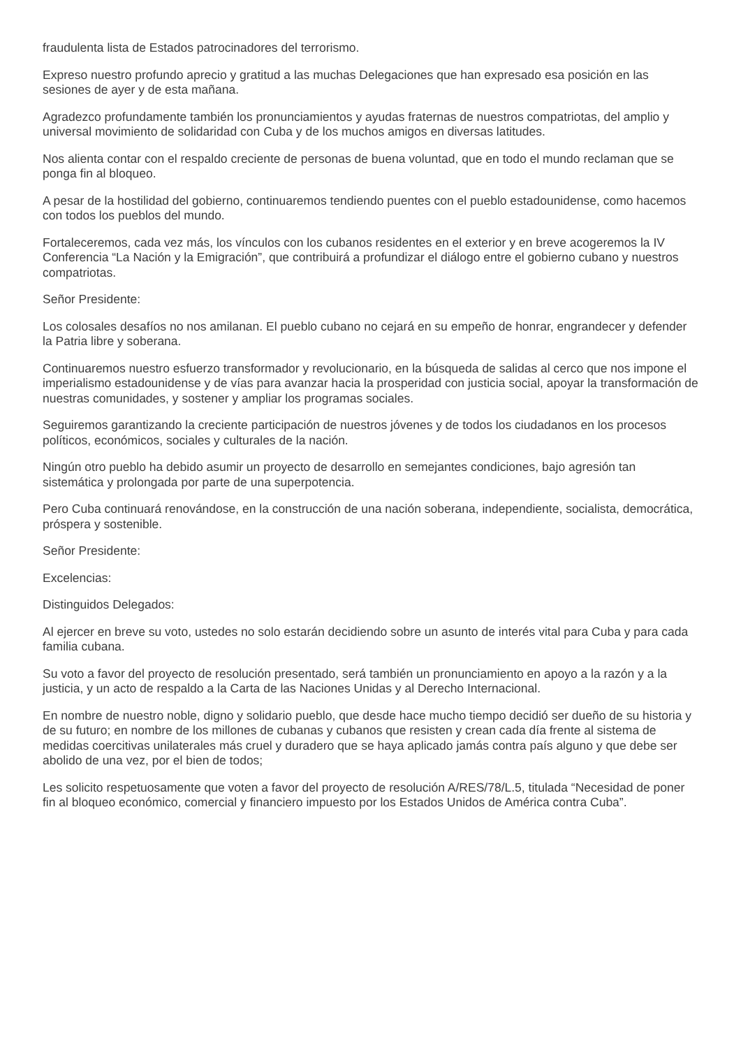fraudulenta lista de Estados patrocinadores del terrorismo.
Expreso nuestro profundo aprecio y gratitud a las muchas Delegaciones que han expresado esa posición en las sesiones de ayer y de esta mañana.
Agradezco profundamente también los pronunciamientos y ayudas fraternas de nuestros compatriotas, del amplio y universal movimiento de solidaridad con Cuba y de los muchos amigos en diversas latitudes.
Nos alienta contar con el respaldo creciente de personas de buena voluntad, que en todo el mundo reclaman que se ponga fin al bloqueo.
A pesar de la hostilidad del gobierno, continuaremos tendiendo puentes con el pueblo estadounidense, como hacemos con todos los pueblos del mundo.
Fortaleceremos, cada vez más, los vínculos con los cubanos residentes en el exterior y en breve acogeremos la IV Conferencia “La Nación y la Emigración”, que contribuirá a profundizar el diálogo entre el gobierno cubano y nuestros compatriotas.
Señor Presidente:
Los colosales desafíos no nos amilanan. El pueblo cubano no cejará en su empeño de honrar, engrandecer y defender la Patria libre y soberana.
Continuaremos nuestro esfuerzo transformador y revolucionario, en la búsqueda de salidas al cerco que nos impone el imperialismo estadounidense y de vías para avanzar hacia la prosperidad con justicia social, apoyar la transformación de nuestras comunidades, y sostener y ampliar los programas sociales.
Seguiremos garantizando la creciente participación de nuestros jóvenes y de todos los ciudadanos en los procesos políticos, económicos, sociales y culturales de la nación.
Ningún otro pueblo ha debido asumir un proyecto de desarrollo en semejantes condiciones, bajo agresión tan sistemática y prolongada por parte de una superpotencia.
Pero Cuba continuará renovándose, en la construcción de una nación soberana, independiente, socialista, democrática, próspera y sostenible.
Señor Presidente:
Excelencias:
Distinguidos Delegados:
Al ejercer en breve su voto, ustedes no solo estarán decidiendo sobre un asunto de interés vital para Cuba y para cada familia cubana.
Su voto a favor del proyecto de resolución presentado, será también un pronunciamiento en apoyo a la razón y a la justicia, y un acto de respaldo a la Carta de las Naciones Unidas y al Derecho Internacional.
En nombre de nuestro noble, digno y solidario pueblo, que desde hace mucho tiempo decidió ser dueño de su historia y de su futuro; en nombre de los millones de cubanas y cubanos que resisten y crean cada día frente al sistema de medidas coercitivas unilaterales más cruel y duradero que se haya aplicado jamás contra país alguno y que debe ser abolido de una vez, por el bien de todos;
Les solicito respetuosamente que voten a favor del proyecto de resolución A/RES/78/L.5, titulada “Necesidad de poner fin al bloqueo económico, comercial y financiero impuesto por los Estados Unidos de América contra Cuba”.